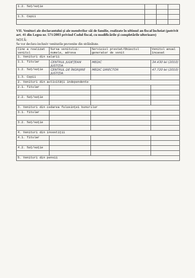| 1.2. Soţ/soţie | | | |
| 1.3. Copii | | | |
VII. Venituri ale declarantului şi ale membrilor săi de familie, realizate în ultimul an fiscal încheiat (potrivit art. 41 din Legea nr. 571/2003 privind Codul fiscal, cu modificările şi completările ulterioare)
NOTĂ:
Se vor declara inclusiv veniturile provenite din străinătate.
| Cine a realizat venitul | Sursa venitului: numele, adresa | Serviciul prestat/Obiectul generator de venit | Venitul anual încasat |
| --- | --- | --- | --- |
| 1. Venituri din salarii | | | |
| 1.1. Titular | CENTRUL JUDEŢEAN JUSTIŢIA | MEDIC | 34.430 lei (2010) |
| 1.2. Soţ/soţie | CENTRUL DE ÎNGRIJIRE JUSTIŢIA | MEDIC DIRECTOR | 47.720 lei (2010) |
| 1.3. Copii | | | |
| 2. Venituri din activităţi independente | | | |
| 2.1. Titular | | | |
| 2.2. Soţ/soţie | | | |
| 3. Venituri din cedarea folosinţei bunurilor | | | |
| 3.1. Titular | | | |
| 3.2. Soţ/soţie | | | |
| 4. Venituri din investiţii | | | |
| 4.1. Titular | | | |
| 4.2. Soţ/soţie | | | |
| 5. Venituri din pensii | | | |